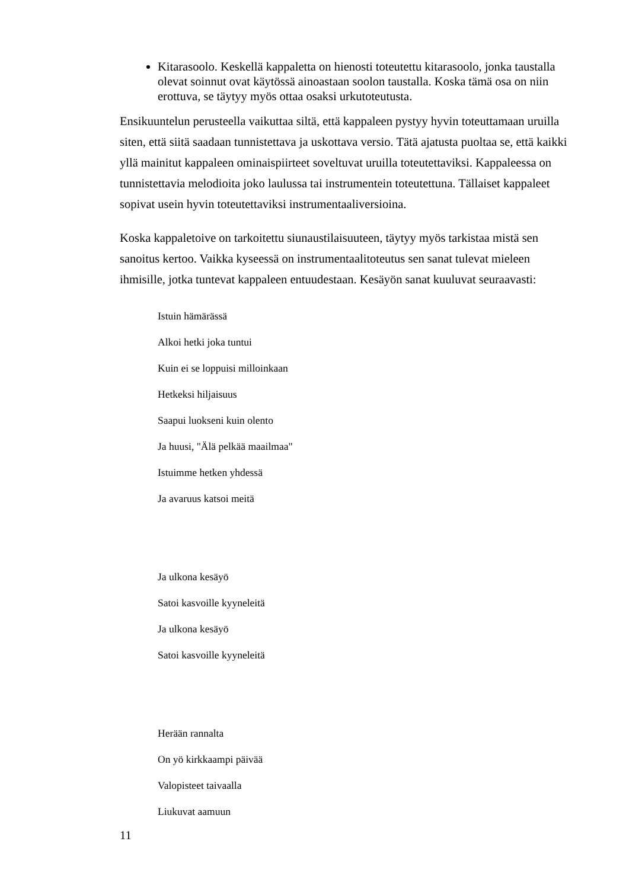Kitarasoolo. Keskellä kappaletta on hienosti toteutettu kitarasoolo, jonka taustalla olevat soinnut ovat käytössä ainoastaan soolon taustalla. Koska tämä osa on niin erottuva, se täytyy myös ottaa osaksi urkutoteutusta.
Ensikuuntelun perusteella vaikuttaa siltä, että kappaleen pystyy hyvin toteuttamaan uruilla siten, että siitä saadaan tunnistettava ja uskottava versio. Tätä ajatusta puoltaa se, että kaikki yllä mainitut kappaleen ominaispiirteet soveltuvat uruilla toteutettaviksi. Kappaleessa on tunnistettavia melodioita joko laulussa tai instrumentein toteutettuna. Tällaiset kappaleet sopivat usein hyvin toteutettaviksi instrumentaaliversioina.
Koska kappaletoive on tarkoitettu siunaustilaisuuteen, täytyy myös tarkistaa mistä sen sanoitus kertoo. Vaikka kyseessä on instrumentaalitoteutus sen sanat tulevat mieleen ihmisille, jotka tuntevat kappaleen entuudestaan. Kesäyön sanat kuuluvat seuraavasti:
Istuin hämärässä
Alkoi hetki joka tuntui
Kuin ei se loppuisi milloinkaan
Hetkeksi hiljaisuus
Saapui luokseni kuin olento
Ja huusi, "Älä pelkää maailmaa"
Istuimme hetken yhdessä
Ja avaruus katsoi meitä
Ja ulkona kesäyö
Satoi kasvoille kyyneleitä
Ja ulkona kesäyö
Satoi kasvoille kyyneleitä
Herään rannalta
On yö kirkkaampi päivää
Valopisteet taivaalla
Liukuvat aamuun
11